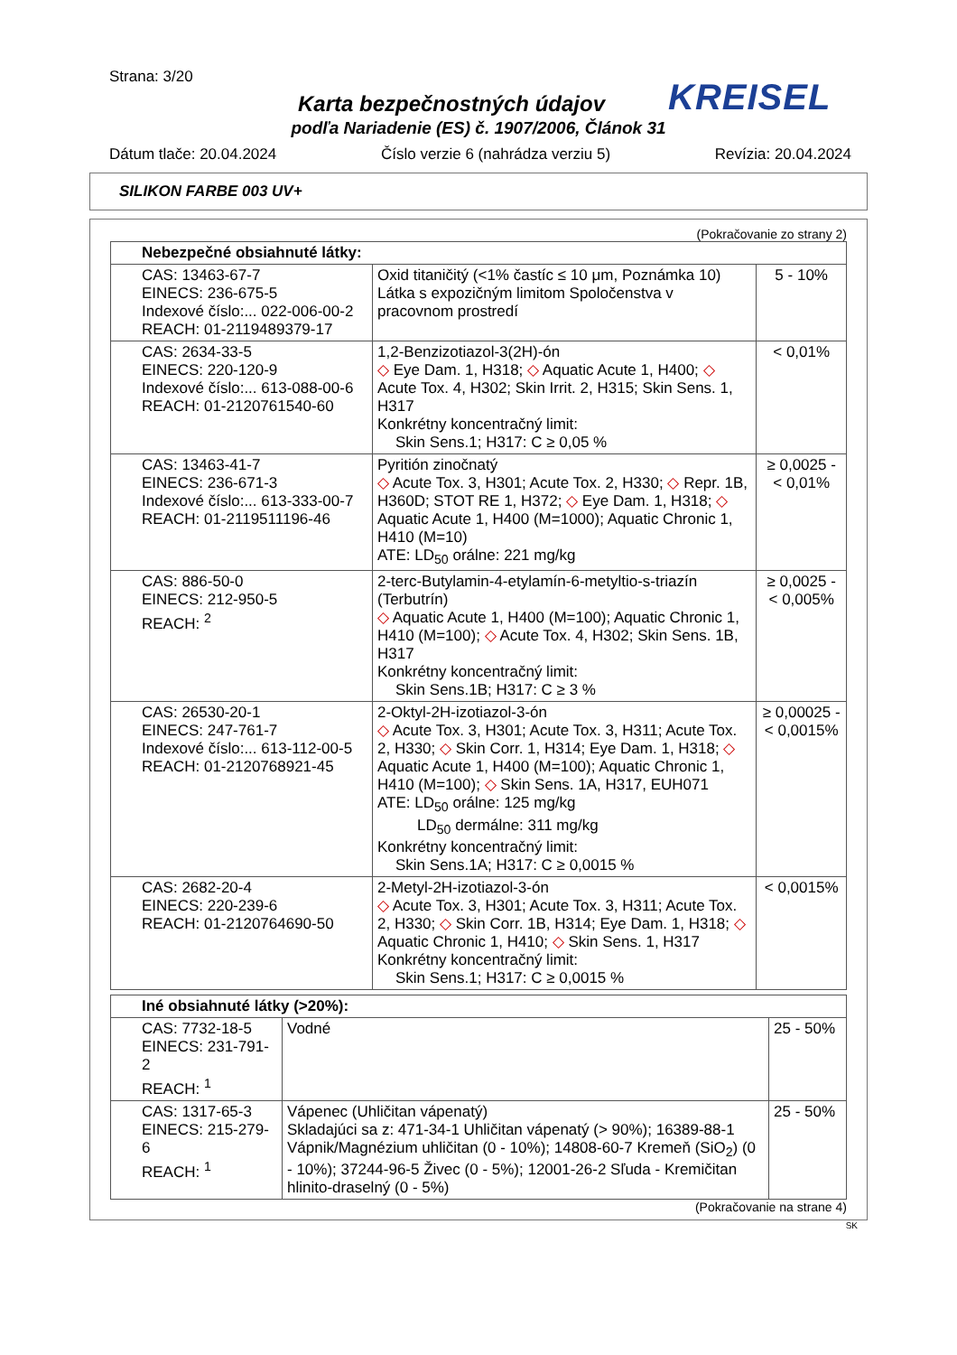Strana: 3/20
KREISEL
Karta bezpečnostných údajov
podľa Nariadenie (ES) č. 1907/2006, Článok 31
Dátum tlače: 20.04.2024 Číslo verzie 6 (nahrádza verziu 5) Revízia: 20.04.2024
SILIKON FARBE 003 UV+
(Pokračovanie zo strany 2)
| Nebezpečné obsiahnuté látky: | | |
| --- | --- | --- |
| CAS: 13463-67-7 EINECS: 236-675-5 Indexové číslo:... 022-006-00-2 REACH: 01-2119489379-17 | Oxid titaničitý (<1% častíc ≤ 10 μm, Poznámka 10) Látka s expozičným limitom Spoločenstva v pracovnom prostredí | 5 - 10% |
| CAS: 2634-33-5 EINECS: 220-120-9 Indexové číslo:... 613-088-00-6 REACH: 01-2120761540-60 | 1,2-Benzizotiazol-3(2H)-ón ◇ Eye Dam. 1, H318; ◇ Aquatic Acute 1, H400; ◇ Acute Tox. 4, H302; Skin Irrit. 2, H315; Skin Sens. 1, H317 Konkrétny koncentračný limit: Skin Sens.1; H317: C ≥ 0,05 % | < 0,01% |
| CAS: 13463-41-7 EINECS: 236-671-3 Indexové číslo:... 613-333-00-7 REACH: 01-2119511196-46 | Pyritión zinočnatý ◇ Acute Tox. 3, H301; Acute Tox. 2, H330; ◇ Repr. 1B, H360D; STOT RE 1, H372; ◇ Eye Dam. 1, H318; ◇ Aquatic Acute 1, H400 (M=1000); Aquatic Chronic 1, H410 (M=10) ATE: LD<sub>50</sub> orálne: 221 mg/kg | ≥ 0,0025 - < 0,01% |
| CAS: 886-50-0 EINECS: 212-950-5 REACH: <sup>2</sup> | 2-terc-Butylamin-4-etylamín-6-metyltio-s-triazín (Terbutrín) ◇ Aquatic Acute 1, H400 (M=100); Aquatic Chronic 1, H410 (M=100); ◇ Acute Tox. 4, H302; Skin Sens. 1B, H317 Konkrétny koncentračný limit: Skin Sens.1B; H317: C ≥ 3 % | ≥ 0,0025 - < 0,005% |
| CAS: 26530-20-1 EINECS: 247-761-7 Indexové číslo:... 613-112-00-5 REACH: 01-2120768921-45 | 2-Oktyl-2H-izotiazol-3-ón ◇ Acute Tox. 3, H301; Acute Tox. 3, H311; Acute Tox. 2, H330; ◇ Skin Corr. 1, H314; Eye Dam. 1, H318; ◇ Aquatic Acute 1, H400 (M=100); Aquatic Chronic 1, H410 (M=100); ◇ Skin Sens. 1A, H317, EUH071 ATE: LD<sub>50</sub> orálne: 125 mg/kg LD<sub>50</sub> dermálne: 311 mg/kg Konkrétny koncentračný limit: Skin Sens.1A; H317: C ≥ 0,0015 % | ≥ 0,00025 - < 0,0015% |
| CAS: 2682-20-4 EINECS: 220-239-6 REACH: 01-2120764690-50 | 2-Metyl-2H-izotiazol-3-ón ◇ Acute Tox. 3, H301; Acute Tox. 3, H311; Acute Tox. 2, H330; ◇ Skin Corr. 1B, H314; Eye Dam. 1, H318; ◇ Aquatic Chronic 1, H410; ◇ Skin Sens. 1, H317 Konkrétny koncentračný limit: Skin Sens.1; H317: C ≥ 0,0015 % | < 0,0015% |
| Iné obsiahnuté látky (>20%): | | |
| --- | --- | --- |
| CAS: 7732-18-5 EINECS: 231-791-2 REACH: <sup>1</sup> | Vodné | 25 - 50% |
| CAS: 1317-65-3 EINECS: 215-279-6 REACH: <sup>1</sup> | Vápenec (Uhličitan vápenatý) Skladajúci sa z: 471-34-1 Uhličitan vápenatý (> 90%); 16389-88-1 Vápnik/Magnézium uhličitan (0 - 10%); 14808-60-7 Kremeň (SiO<sub>2</sub>) (0 - 10%); 37244-96-5 Živec (0 - 5%); 12001-26-2 Sľuda - Kremičitan hlinito-draselný (0 - 5%) | 25 - 50% |
(Pokračovanie na strane 4)
SK